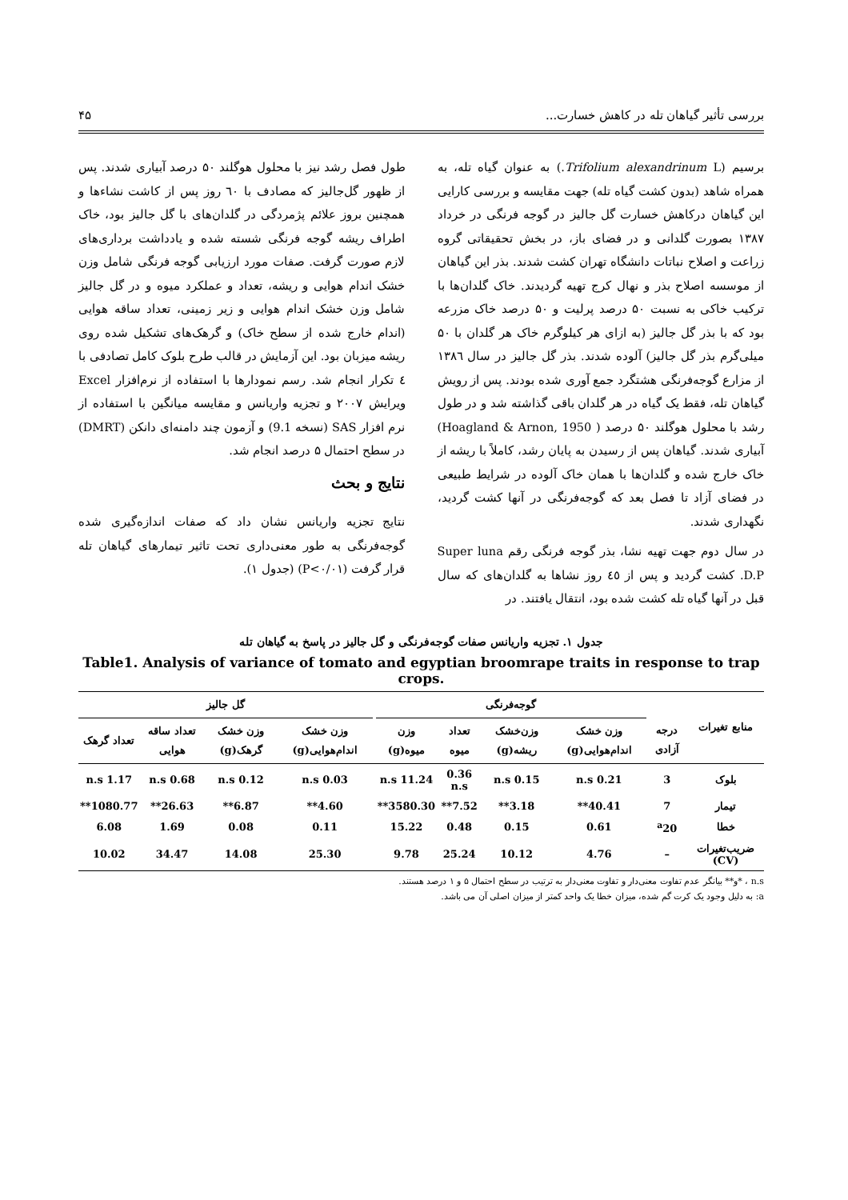بررسی تأثیر گیاهان تله در کاهش خسارت... ۴۵
برسیم (Trifolium alexandrinum L.) به عنوان گیاه تله، به همراه شاهد (بدون کشت گیاه تله) جهت مقایسه و بررسی کارایی این گیاهان درکاهش خسارت گل جالیز در گوجه فرنگی در خرداد ۱۳۸۷ بصورت گلدانی و در فضای باز، در بخش تحقیقاتی گروه زراعت و اصلاح نباتات دانشگاه تهران کشت شدند. بذر این گیاهان از موسسه اصلاح بذر و نهال کرج تهیه گردیدند. خاک گلدان‌ها با ترکیب خاکی به نسبت ۵۰ درصد پرلیت و ۵۰ درصد خاک مزرعه بود که با بذر گل جالیز (به ازای هر کیلوگرم خاک هر گلدان با ۵۰ میلی‌گرم بذر گل جالیز) آلوده شدند. بذر گل جالیز در سال ۱۳۸٦ از مزارع گوجه‌فرنگی هشتگرد جمع آوری شده بودند. پس از رویش گیاهان تله، فقط یک گیاه در هر گلدان باقی گذاشته شد و در طول رشد با محلول هوگلند ۵۰ درصد ( Hoagland & Arnon, 1950) آبیاری شدند. گیاهان پس از رسیدن به پایان رشد، کاملاً با ریشه از خاک خارج شده و گلدان‌ها با همان خاک آلوده در شرایط طبیعی در فضای آزاد تا فصل بعد که گوجه‌فرنگی در آنها کشت گردید، نگهداری شدند.
در سال دوم جهت تهیه نشا، بذر گوجه فرنگی رقم Super luna D.P. کشت گردید و پس از ٤٥ روز نشاها به گلدان‌های که سال قبل در آنها گیاه تله کشت شده بود، انتقال یافتند. در
طول فصل رشد نیز با محلول هوگلند ۵۰ درصد آبیاری شدند. پس از ظهور گل‌جالیز که مصادف با ٦۰ روز پس از کاشت نشاءها و همچنین بروز علائم پژمردگی در گلدان‌های با گل جالیز بود، خاک اطراف ریشه گوجه فرنگی شسته شده و یادداشت برداری‌های لازم صورت گرفت. صفات مورد ارزیابی گوجه فرنگی شامل وزن خشک اندام هوایی و ریشه، تعداد و عملکرد میوه و در گل جالیز شامل وزن خشک اندام هوایی و زیر زمینی، تعداد ساقه هوایی (اندام خارج شده از سطح خاک) و گرهک‌های تشکیل شده روی ریشه میزبان بود. این آزمایش در قالب طرح بلوک کامل تصادفی با ٤ تکرار انجام شد. رسم نمودارها با استفاده از نرم‌افزار Excel ویرایش ۲۰۰۷ و تجزیه واریانس و مقایسه میانگین با استفاده از نرم افزار SAS (نسخه 9.1) و آزمون چند دامنه‌ای دانکن (DMRT) در سطح احتمال ۵ درصد انجام شد.
نتایج و بحث
نتایج تجزیه واریانس نشان داد که صفات اندازه‌گیری شده گوجه‌فرنگی به طور معنی‌داری تحت تاثیر تیمارهای گیاهان تله قرار گرفت (P<۰/۰۱) (جدول ۱).
جدول ۱. تجزیه واریانس صفات گوجه‌فرنگی و گل جالیز در پاسخ به گیاهان تله
Table1. Analysis of variance of tomato and egyptian broomrape traits in response to trap crops.
| منابع تغیرات | | گوجه‌فرنگی | | | | | گل جالیز | | | |
| --- | --- | --- | --- | --- | --- | --- | --- | --- | --- | --- |
| | درجه آزادی | وزن خشک اندام‌هوایی(g) | وزن‌خشک ریشه(g) | تعداد میوه | وزن میوه(g) | | وزن خشک اندام‌هوایی(g) | وزن خشک گرهک(g) | تعداد ساقه هوایی | تعداد گرهک |
| بلوک | 3 | 0.21 n.s | 0.15 n.s | 0.36 n.s | 11.24 n.s | | 0.03 n.s | 0.12 n.s | 0.68 n.s | 1.17 n.s |
| تیمار | 7 | 40.41** | 3.18** | 7.52** | 3580.30** | | 4.60** | 6.87** | 26.63** | 1080.77** |
| خطا | <sup>a</sup> 20 | 0.61 | 0.15 | 0.48 | 15.22 | | 0.11 | 0.08 | 1.69 | 6.08 |
| ضریب‌تغیرات (CV) | – | 4.76 | 10.12 | 25.24 | 9.78 | | 25.30 | 14.08 | 34.47 | 10.02 |
n.s ، *و** بیانگر عدم تفاوت معنی‌دار و تفاوت معنی‌دار به ترتیب در سطح احتمال ۵ و ۱ درصد هستند.
a: به دلیل وجود یک کرت گم شده، میزان خطا یک واحد کمتر از میزان اصلی آن می باشد.